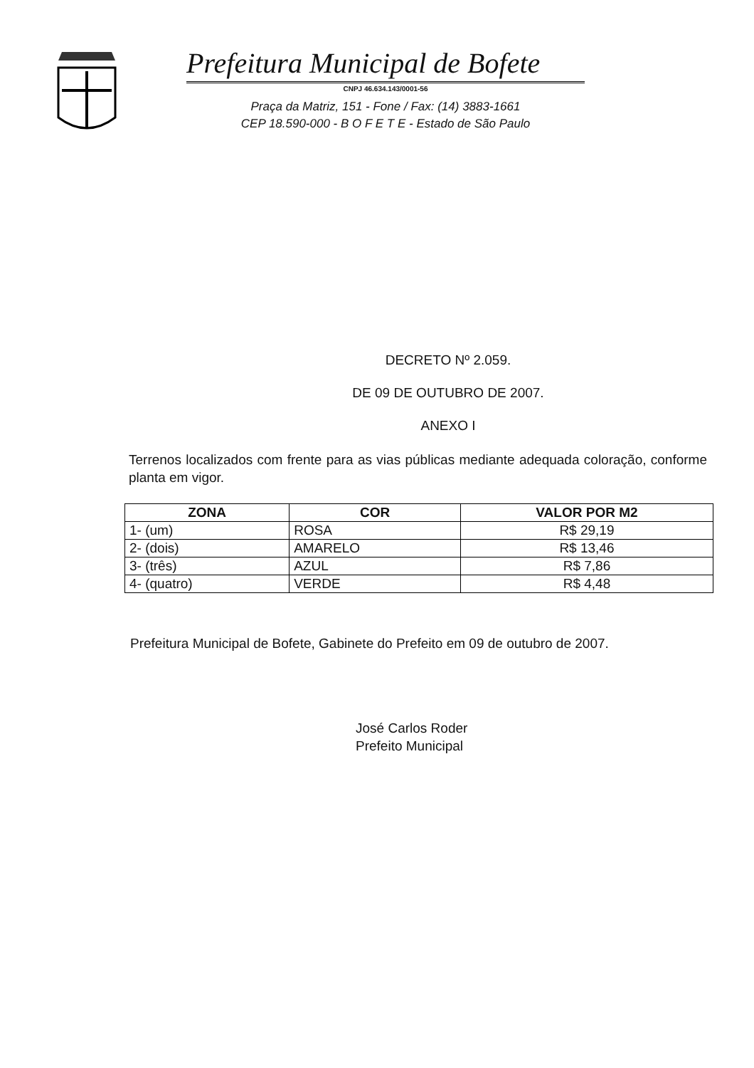Prefeitura Municipal de Bofete
CNPJ 46.634.143/0001-56
Praça da Matriz, 151 - Fone / Fax: (14) 3883-1661
CEP 18.590-000 - B O F E T E - Estado de São Paulo
DECRETO Nº 2.059.
DE 09 DE OUTUBRO DE 2007.
ANEXO I
Terrenos localizados com frente para as vias públicas mediante adequada coloração, conforme planta em vigor.
| ZONA | COR | VALOR POR M2 |
| --- | --- | --- |
| 1- (um) | ROSA | R$ 29,19 |
| 2- (dois) | AMARELO | R$ 13,46 |
| 3- (três) | AZUL | R$ 7,86 |
| 4- (quatro) | VERDE | R$ 4,48 |
Prefeitura Municipal de Bofete, Gabinete do Prefeito em 09 de outubro de 2007.
José Carlos Roder
Prefeito Municipal